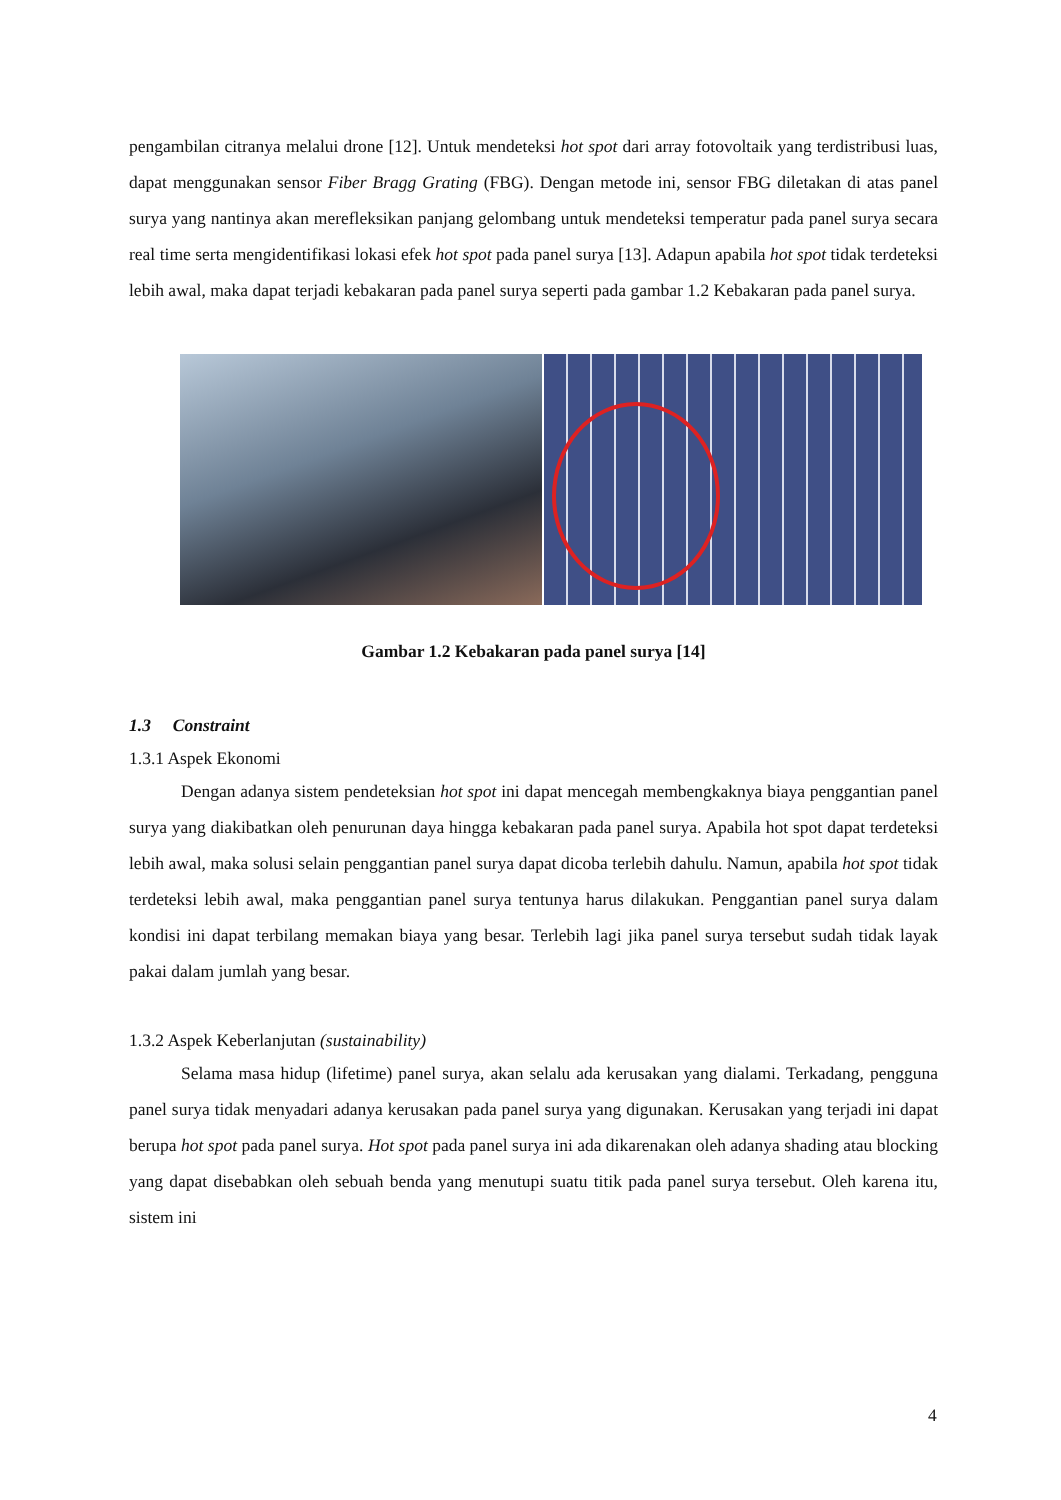pengambilan citranya melalui drone [12]. Untuk mendeteksi hot spot dari array fotovoltaik yang terdistribusi luas, dapat menggunakan sensor Fiber Bragg Grating (FBG). Dengan metode ini, sensor FBG diletakan di atas panel surya yang nantinya akan merefleksikan panjang gelombang untuk mendeteksi temperatur pada panel surya secara real time serta mengidentifikasi lokasi efek hot spot pada panel surya [13]. Adapun apabila hot spot tidak terdeteksi lebih awal, maka dapat terjadi kebakaran pada panel surya seperti pada gambar 1.2 Kebakaran pada panel surya.
Gambar 1.2 Kebakaran pada panel surya [14]
1.3 Constraint
1.3.1 Aspek Ekonomi
Dengan adanya sistem pendeteksian hot spot ini dapat mencegah membengkaknya biaya penggantian panel surya yang diakibatkan oleh penurunan daya hingga kebakaran pada panel surya. Apabila hot spot dapat terdeteksi lebih awal, maka solusi selain penggantian panel surya dapat dicoba terlebih dahulu. Namun, apabila hot spot tidak terdeteksi lebih awal, maka penggantian panel surya tentunya harus dilakukan. Penggantian panel surya dalam kondisi ini dapat terbilang memakan biaya yang besar. Terlebih lagi jika panel surya tersebut sudah tidak layak pakai dalam jumlah yang besar.
1.3.2 Aspek Keberlanjutan (sustainability)
Selama masa hidup (lifetime) panel surya, akan selalu ada kerusakan yang dialami. Terkadang, pengguna panel surya tidak menyadari adanya kerusakan pada panel surya yang digunakan. Kerusakan yang terjadi ini dapat berupa hot spot pada panel surya. Hot spot pada panel surya ini ada dikarenakan oleh adanya shading atau blocking yang dapat disebabkan oleh sebuah benda yang menutupi suatu titik pada panel surya tersebut. Oleh karena itu, sistem ini
4